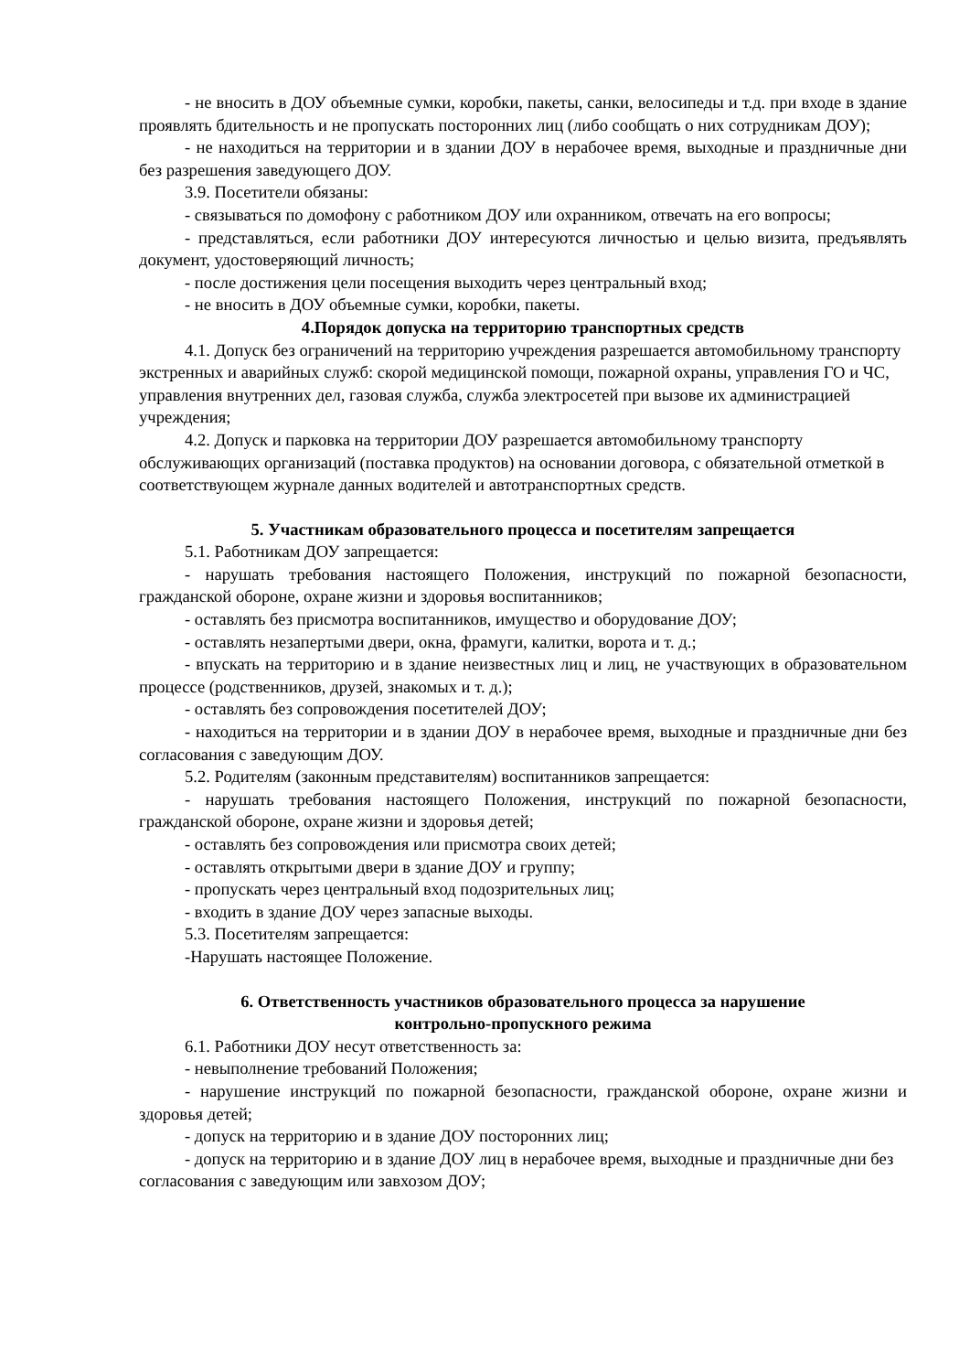- не вносить в ДОУ объемные сумки, коробки, пакеты, санки, велосипеды и т.д. при входе в здание проявлять бдительность и не пропускать посторонних лиц (либо сообщать о них сотрудникам ДОУ);
- не находиться на территории и в здании ДОУ в нерабочее время, выходные и праздничные дни без разрешения заведующего ДОУ.
3.9. Посетители обязаны:
- связываться по домофону с работником ДОУ или охранником, отвечать на его вопросы;
- представляться, если работники ДОУ интересуются личностью и целью визита, предъявлять документ, удостоверяющий личность;
- после достижения цели посещения выходить через центральный вход;
- не вносить в ДОУ объемные сумки, коробки, пакеты.
4.Порядок допуска на территорию транспортных средств
4.1. Допуск без ограничений на территорию учреждения разрешается автомобильному транспорту экстренных и аварийных служб: скорой медицинской помощи, пожарной охраны, управления ГО и ЧС, управления внутренних дел, газовая служба, служба электросетей при вызове их администрацией учреждения;
4.2. Допуск и парковка на территории ДОУ разрешается автомобильному транспорту обслуживающих организаций (поставка продуктов) на основании договора, с обязательной отметкой в соответствующем журнале данных водителей и автотранспортных средств.
5. Участникам образовательного процесса и посетителям запрещается
5.1. Работникам ДОУ запрещается:
- нарушать требования настоящего Положения, инструкций по пожарной безопасности, гражданской обороне, охране жизни и здоровья воспитанников;
- оставлять без присмотра воспитанников, имущество и оборудование ДОУ;
- оставлять незапертыми двери, окна, фрамуги, калитки, ворота и т. д.;
- впускать на территорию и в здание неизвестных лиц и лиц, не участвующих в образовательном процессе (родственников, друзей, знакомых и т. д.);
- оставлять без сопровождения посетителей ДОУ;
- находиться на территории и в здании ДОУ в нерабочее время, выходные и праздничные дни без согласования с заведующим ДОУ.
5.2. Родителям (законным представителям) воспитанников запрещается:
- нарушать требования настоящего Положения, инструкций по пожарной безопасности, гражданской обороне, охране жизни и здоровья детей;
- оставлять без сопровождения или присмотра своих детей;
- оставлять открытыми двери в здание ДОУ и группу;
- пропускать через центральный вход подозрительных лиц;
- входить в здание ДОУ через запасные выходы.
5.3. Посетителям запрещается:
-Нарушать настоящее Положение.
6. Ответственность участников образовательного процесса за нарушение
контрольно-пропускного режима
6.1. Работники ДОУ несут ответственность за:
- невыполнение требований Положения;
- нарушение инструкций по пожарной безопасности, гражданской обороне, охране жизни и здоровья детей;
- допуск на территорию и в здание ДОУ посторонних лиц;
- допуск на территорию и в здание ДОУ лиц в нерабочее время, выходные и праздничные дни без согласования с заведующим или завхозом ДОУ;